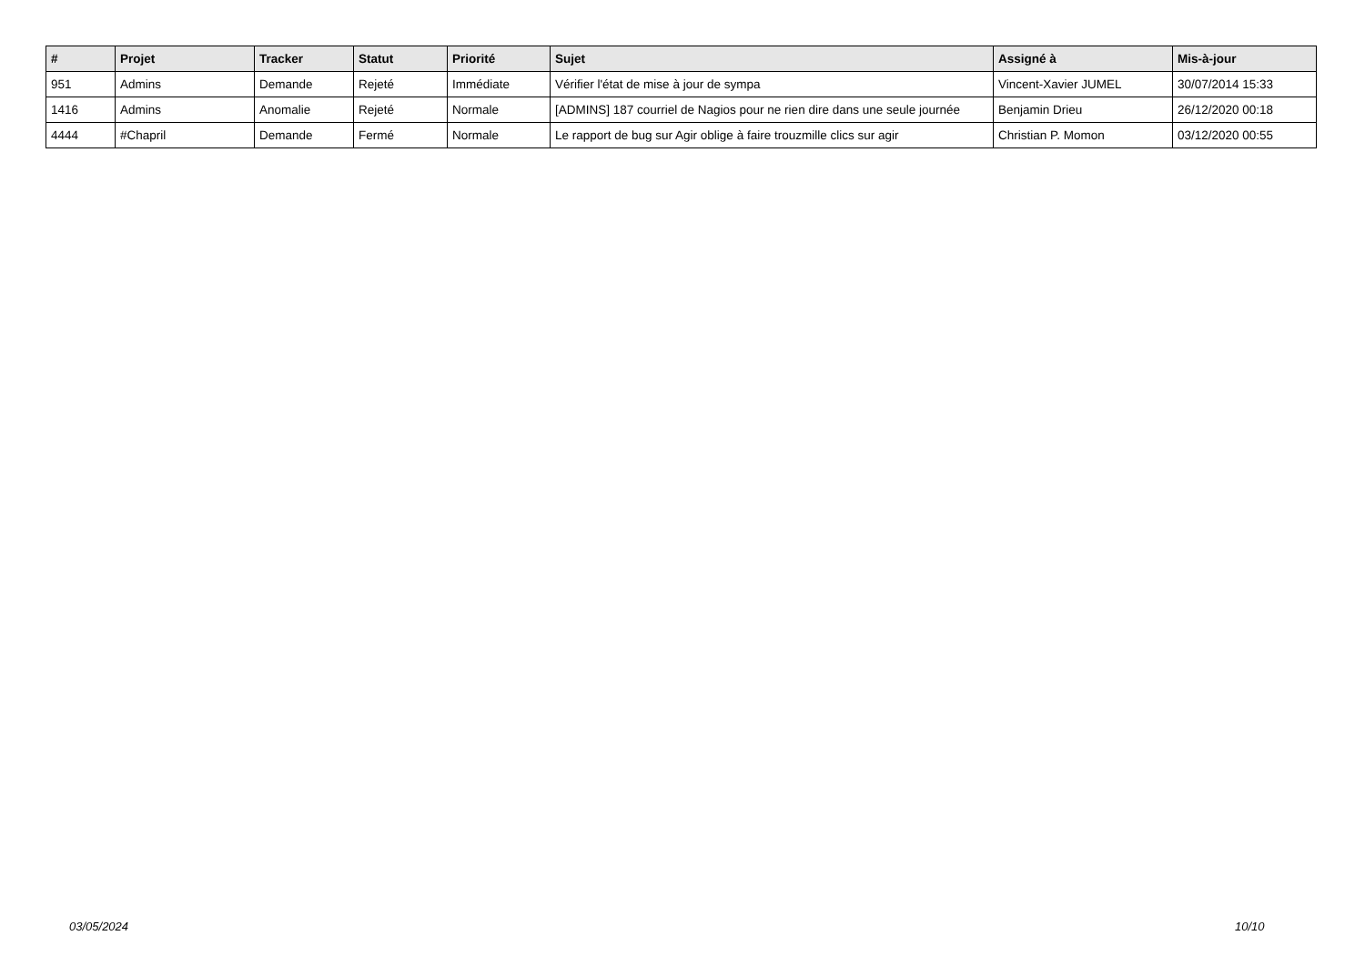| # | Projet | Tracker | Statut | Priorité | Sujet | Assigné à | Mis-à-jour |
| --- | --- | --- | --- | --- | --- | --- | --- |
| 951 | Admins | Demande | Rejeté | Immédiate | Vérifier l'état de mise à jour de sympa | Vincent-Xavier JUMEL | 30/07/2014 15:33 |
| 1416 | Admins | Anomalie | Rejeté | Normale | [ADMINS] 187 courriel de Nagios pour ne rien dire dans une seule journée | Benjamin Drieu | 26/12/2020 00:18 |
| 4444 | #Chapril | Demande | Fermé | Normale | Le rapport de bug sur Agir oblige à faire trouzmille clics sur agir | Christian P. Momon | 03/12/2020 00:55 |
03/05/2024 10/10